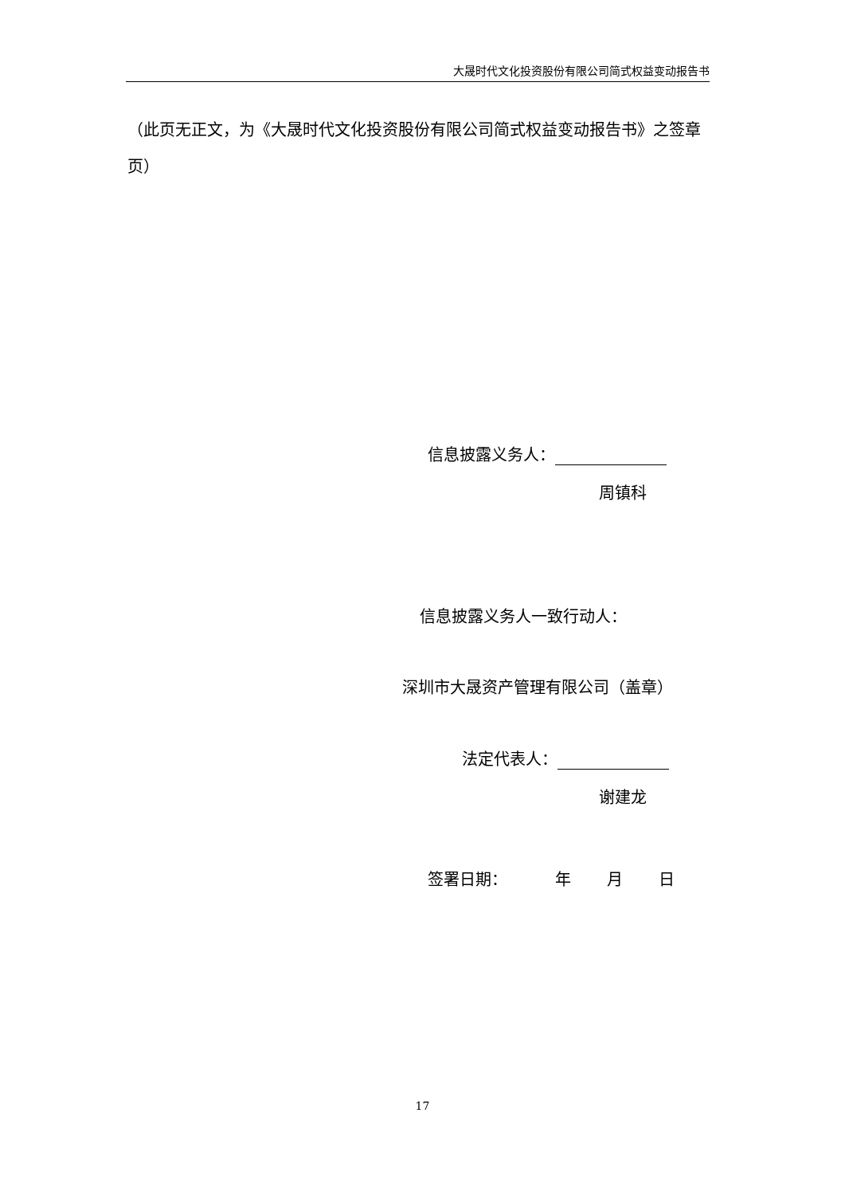大晟时代文化投资股份有限公司简式权益变动报告书
（此页无正文，为《大晟时代文化投资股份有限公司简式权益变动报告书》之签章页）
信息披露义务人：
周镇科
信息披露义务人一致行动人：
深圳市大晟资产管理有限公司（盖章）
法定代表人：
谢建龙
签署日期： 年 月 日
17